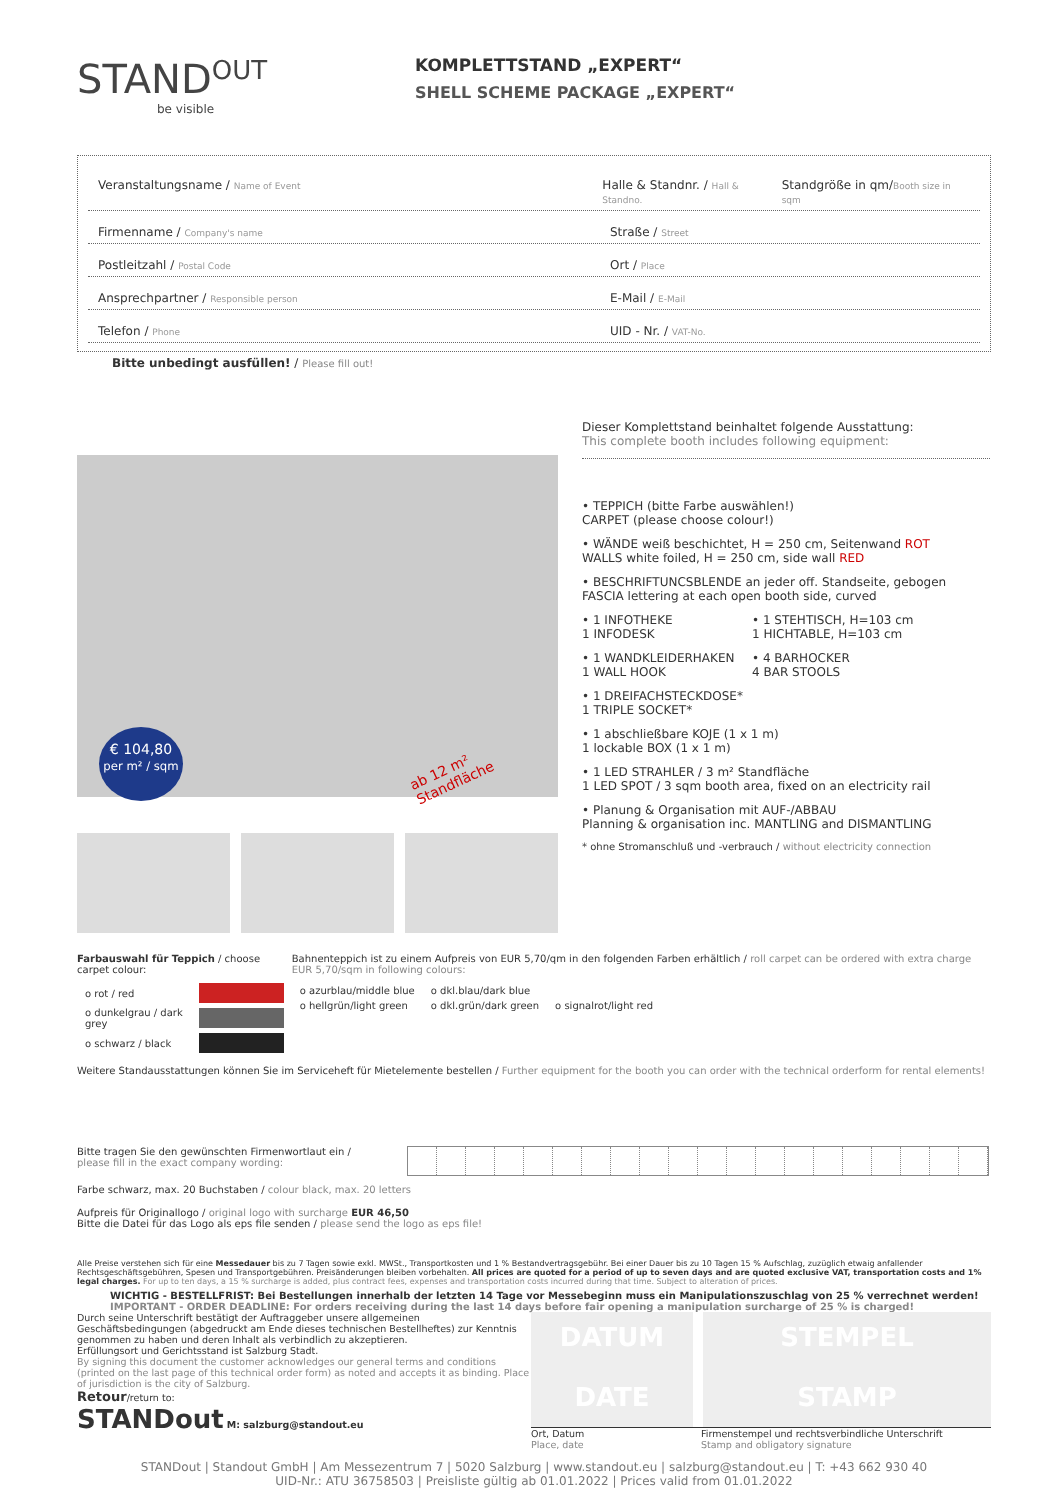STAND<sup>OUT</sup>
be visible
KOMPLETTSTAND „EXPERT“
SHELL SCHEME PACKAGE „EXPERT“
Veranstaltungsname / Name of Event
Halle & Standnr. / Hall & Standno.
Standgröße in qm/Booth size in sqm
Firmenname / Company's name
Straße / Street
Postleitzahl / Postal Code
Ort / Place
Ansprechpartner / Responsible person
E-Mail / E-Mail
Telefon / Phone
UID - Nr. / VAT-No.
Bitte unbedingt ausfüllen! / Please fill out!
€ 104,80
per m² / sqm
ab 12 m² Standfläche
Dieser Komplettstand beinhaltet folgende Ausstattung:
This complete booth includes following equipment:
• TEPPICH (bitte Farbe auswählen!)
CARPET (please choose colour!)
• WÄNDE weiß beschichtet, H = 250 cm, Seitenwand ROT
WALLS white foiled, H = 250 cm, side wall RED
• BESCHRIFTUNCSBLENDE an jeder off. Standseite, gebogen
FASCIA lettering at each open booth side, curved
• 1 INFOTHEKE
1 INFODESK
• 1 STEHTISCH, H=103 cm
1 HICHTABLE, H=103 cm
• 1 WANDKLEIDERHAKEN
1 WALL HOOK
• 4 BARHOCKER
4 BAR STOOLS
• 1 DREIFACHSTECKDOSE*
1 TRIPLE SOCKET*
• 1 abschließbare KOJE (1 x 1 m)
1 lockable BOX (1 x 1 m)
• 1 LED STRAHLER / 3 m² Standfläche
1 LED SPOT / 3 sqm booth area, fixed on an electricity rail
• Planung & Organisation mit AUF-/ABBAU
Planning & organisation inc. MANTLING and DISMANTLING
* ohne Stromanschluß und -verbrauch / without electricity connection
Farbauswahl für Teppich / choose carpet colour:
| o rot / red | |
| o dunkelgrau / dark grey | |
| o schwarz / black | |
Bahnenteppich ist zu einem Aufpreis von EUR 5,70/qm in den folgenden Farben erhältlich / roll carpet can be ordered with extra charge EUR 5,70/sqm in following colours:
| o azurblau/middle blue | o dkl.blau/dark blue | |
| o hellgrün/light green | o dkl.grün/dark green | o signalrot/light red |
Weitere Standausstattungen können Sie im Serviceheft für Mietelemente bestellen / Further equipment for the booth you can order with the technical orderform for rental elements!
Bitte tragen Sie den gewünschten Firmenwortlaut ein /
please fill in the exact company wording:
Farbe schwarz, max. 20 Buchstaben / colour black, max. 20 letters
Aufpreis für Originallogo / original logo with surcharge EUR 46,50
Bitte die Datei für das Logo als eps file senden / please send the logo as eps file!
Alle Preise verstehen sich für eine Messedauer bis zu 7 Tagen sowie exkl. MWSt., Transportkosten und 1 % Bestandvertragsgebühr. Bei einer Dauer bis zu 10 Tagen 15 % Aufschlag, zuzüglich etwaig anfallender Rechtsgeschäftsgebühren, Spesen und Transportgebühren. Preisänderungen bleiben vorbehalten. All prices are quoted for a period of up to seven days and are quoted exclusive VAT, transportation costs and 1% legal charges. For up to ten days, a 15 % surcharge is added, plus contract fees, expenses and transportation costs incurred during that time. Subject to alteration of prices.
WICHTIG - BESTELLFRIST: Bei Bestellungen innerhalb der letzten 14 Tage vor Messebeginn muss ein Manipulationszuschlag von 25 % verrechnet werden!
IMPORTANT - ORDER DEADLINE: For orders receiving during the last 14 days before fair opening a manipulation surcharge of 25 % is charged!
Durch seine Unterschrift bestätigt der Auftraggeber unsere allgemeinen Geschäftsbedingungen (abgedruckt am Ende dieses technischen Bestellheftes) zur Kenntnis genommen zu haben und deren Inhalt als verbindlich zu akzeptieren.
Erfüllungsort und Gerichtsstand ist Salzburg Stadt.
By signing this document the customer acknowledges our general terms and conditions (printed on the last page of this technical order form) as noted and accepts it as binding. Place of jurisdiction is the city of Salzburg.
Retour/return to:
STANDout M: salzburg@standout.eu
DATUM
DATE
STEMPEL
STAMP
Ort, Datum
Place, date
Firmenstempel und rechtsverbindliche Unterschrift
Stamp and obligatory signature
STANDout | Standout GmbH | Am Messezentrum 7 | 5020 Salzburg | www.standout.eu | salzburg@standout.eu | T: +43 662 930 40
UID-Nr.: ATU 36758503 | Preisliste gültig ab 01.01.2022 | Prices valid from 01.01.2022